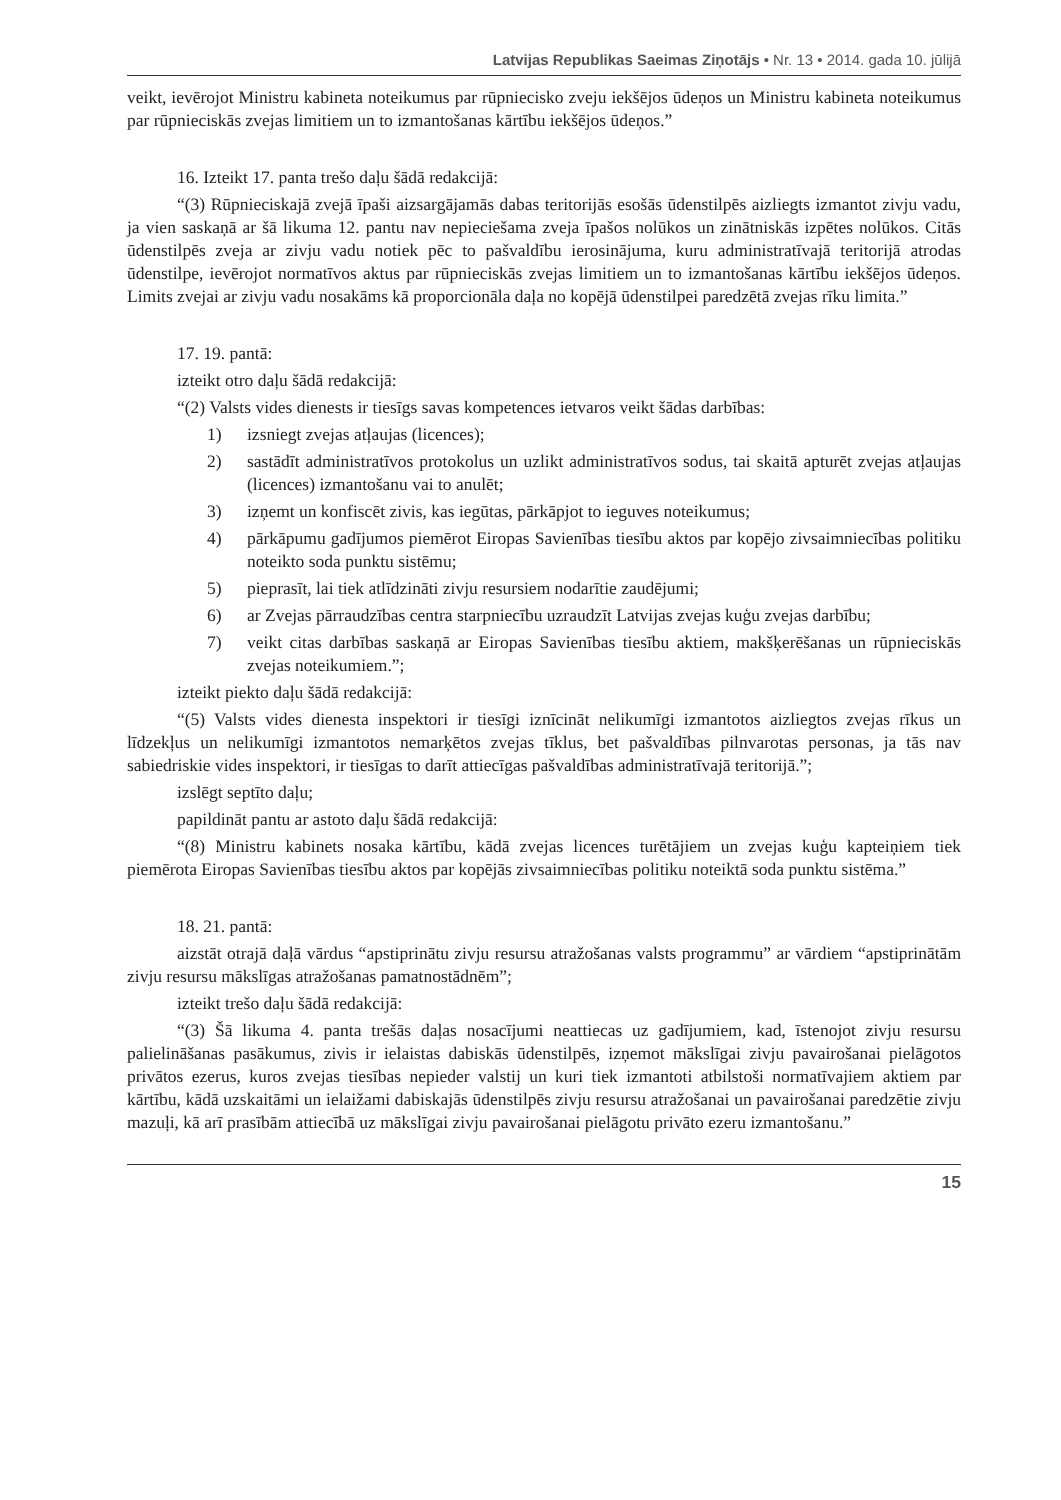Latvijas Republikas Saeimas Ziņotājs • Nr. 13 • 2014. gada 10. jūlijā
veikt, ievērojot Ministru kabineta noteikumus par rūpniecisko zveju iekšējos ūdeņos un Ministru kabineta noteikumus par rūpnieciskās zvejas limitiem un to izmantošanas kārtību iekšējos ūdeņos.”
16. Izteikt 17. panta trešo daļu šādā redakcijā:
“(3) Rūpnieciskajā zvejā īpaši aizsargājamās dabas teritorijās esošās ūdenstilpēs aizliegts izmantot zivju vadu, ja vien saskaņā ar šā likuma 12. pantu nav nepieciešama zveja īpašos nolūkos un zinātniskās izpētes nolūkos. Citās ūdenstilpēs zveja ar zivju vadu notiek pēc to pašvaldību ierosinājuma, kuru administratīvajā teritorijā atrodas ūdenstilpe, ievērojot normatīvos aktus par rūpnieciskās zvejas limitiem un to izmantošanas kārtību iekšējos ūdeņos. Limits zvejai ar zivju vadu nosakāms kā proporcionāla daļa no kopējā ūdenstilpei paredzētā zvejas rīku limita.”
17. 19. pantā:
izteikt otro daļu šādā redakcijā:
“(2) Valsts vides dienests ir tiesīgs savas kompetences ietvaros veikt šādas darbības:
1) izsniegt zvejas atļaujas (licences);
2) sastādīt administratīvos protokolus un uzlikt administratīvos sodus, tai skaitā apturēt zvejas atļaujas (licences) izmantošanu vai to anulēt;
3) izņemt un konfiscēt zivis, kas iegūtas, pārkāpjot to ieguves noteikumus;
4) pārkāpumu gadījumos piemērot Eiropas Savienības tiesību aktos par kopējo zivsaimniecības politiku noteikto soda punktu sistēmu;
5) pieprasīt, lai tiek atlīdzināti zivju resursiem nodarītie zaudējumi;
6) ar Zvejas pārraudzības centra starpniecību uzraudzīt Latvijas zvejas kuģu zvejas darbību;
7) veikt citas darbības saskaņā ar Eiropas Savienības tiesību aktiem, makšķerēšanas un rūpnieciskās zvejas noteikumiem.”;
izteikt piekto daļu šādā redakcijā:
“(5) Valsts vides dienesta inspektori ir tiesīgi iznīcināt nelikumīgi izmantotos aizliegtos zvejas rīkus un līdzekļus un nelikumīgi izmantotos nemarķētos zvejas tīklus, bet pašvaldības pilnvarotas personas, ja tās nav sabiedriskie vides inspektori, ir tiesīgas to darīt attiecīgas pašvaldības administratīvajā teritorijā.”;
izslēgt septīto daļu;
papildināt pantu ar astoto daļu šādā redakcijā:
“(8) Ministru kabinets nosaka kārtību, kādā zvejas licences turētājiem un zvejas kuģu kapteiņiem tiek piemērota Eiropas Savienības tiesību aktos par kopējās zivsaimniecības politiku noteiktā soda punktu sistēma.”
18. 21. pantā:
aizstāt otrajā daļā vārdus “apstiprinātu zivju resursu atražošanas valsts programmu” ar vārdiem “apstiprinātām zivju resursu mākslīgas atražošanas pamatnostādnēm”;
izteikt trešo daļu šādā redakcijā:
“(3) Šā likuma 4. panta trešās daļas nosacījumi neattiecas uz gadījumiem, kad, īstenojot zivju resursu palielināšanas pasākumus, zivis ir ielaistas dabiskās ūdenstilpēs, izņemot mākslīgai zivju pavairošanai pielāgotos privātos ezerus, kuros zvejas tiesības nepieder valstij un kuri tiek izmantoti atbilstoši normatīvajiem aktiem par kārtību, kādā uzskaitāmi un ielaižami dabiskajās ūdenstilpēs zivju resursu atražošanai un pavairošanai paredzētie zivju mazuļi, kā arī prasībām attiecībā uz mākslīgai zivju pavairošanai pielāgotu privāto ezeru izmantošanu.”
15